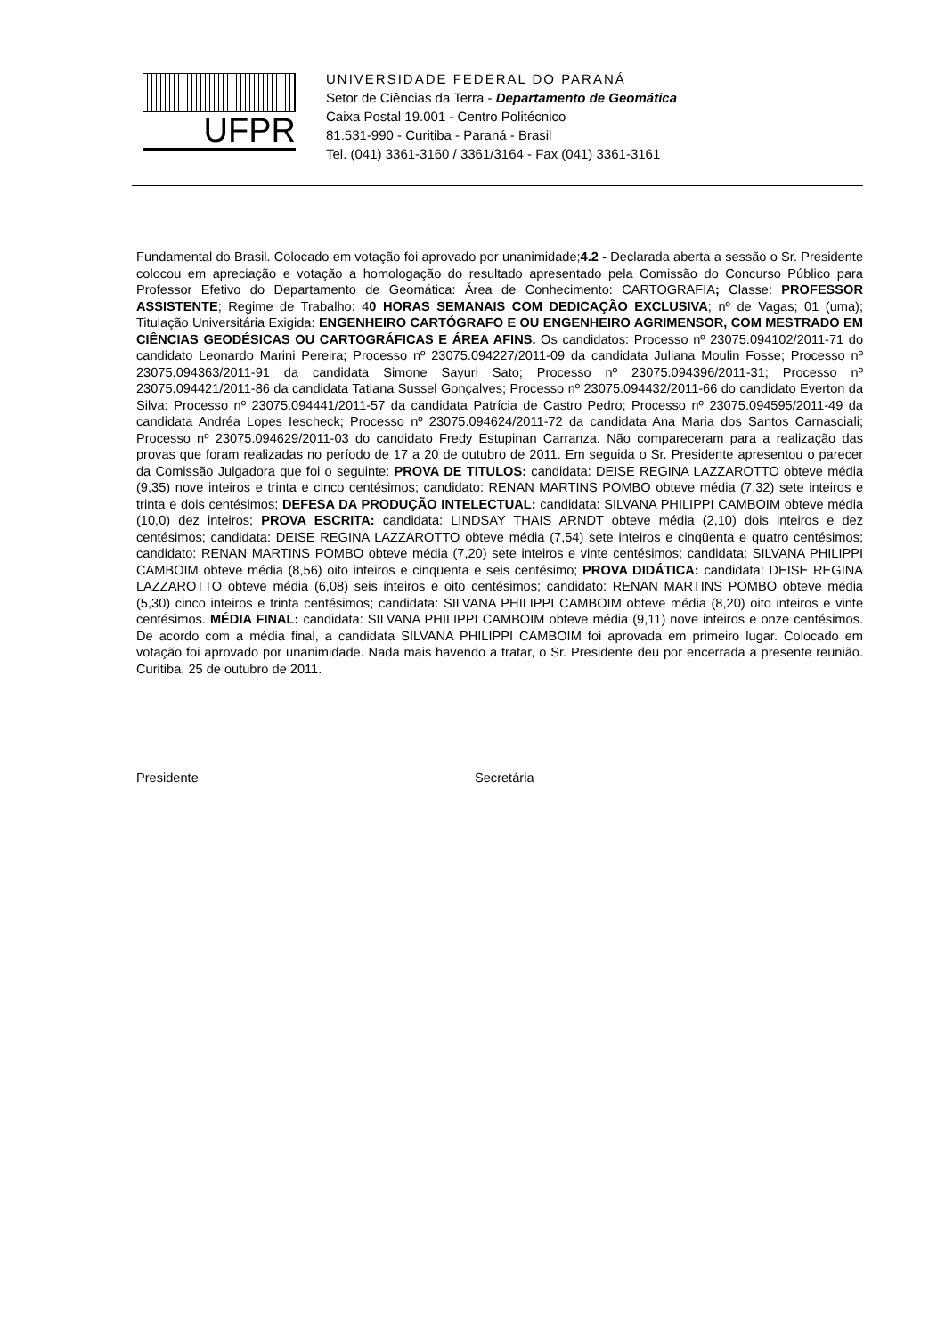UFPR
UNIVERSIDADE FEDERAL DO PARANÁ
Setor de Ciências da Terra - Departamento de Geomática
Caixa Postal 19.001 - Centro Politécnico
81.531-990 - Curitiba - Paraná - Brasil
Tel. (041) 3361-3160 / 3361/3164 - Fax (041) 3361-3161
Fundamental do Brasil. Colocado em votação foi aprovado por unanimidade;4.2 - Declarada aberta a sessão o Sr. Presidente colocou em apreciação e votação a homologação do resultado apresentado pela Comissão do Concurso Público para Professor Efetivo do Departamento de Geomática: Área de Conhecimento: CARTOGRAFIA; Classe: PROFESSOR ASSISTENTE; Regime de Trabalho: 40 HORAS SEMANAIS COM DEDICAÇÃO EXCLUSIVA; nº de Vagas; 01 (uma); Titulação Universitária Exigida: ENGENHEIRO CARTÓGRAFO E OU ENGENHEIRO AGRIMENSOR, COM MESTRADO EM CIÊNCIAS GEODÉSICAS OU CARTOGRÁFICAS E ÁREA AFINS. Os candidatos: Processo nº 23075.094102/2011-71 do candidato Leonardo Marini Pereira; Processo nº 23075.094227/2011-09 da candidata Juliana Moulin Fosse; Processo nº 23075.094363/2011-91 da candidata Simone Sayuri Sato; Processo nº 23075.094396/2011-31; Processo nº 23075.094421/2011-86 da candidata Tatiana Sussel Gonçalves; Processo nº 23075.094432/2011-66 do candidato Everton da Silva; Processo nº 23075.094441/2011-57 da candidata Patrícia de Castro Pedro; Processo nº 23075.094595/2011-49 da candidata Andréa Lopes Iescheck; Processo nº 23075.094624/2011-72 da candidata Ana Maria dos Santos Carnasciali; Processo nº 23075.094629/2011-03 do candidato Fredy Estupinan Carranza. Não compareceram para a realização das provas que foram realizadas no período de 17 a 20 de outubro de 2011. Em seguida o Sr. Presidente apresentou o parecer da Comissão Julgadora que foi o seguinte: PROVA DE TITULOS: candidata: DEISE REGINA LAZZAROTTO obteve média (9,35) nove inteiros e trinta e cinco centésimos; candidato: RENAN MARTINS POMBO obteve média (7,32) sete inteiros e trinta e dois centésimos; DEFESA DA PRODUÇÃO INTELECTUAL: candidata: SILVANA PHILIPPI CAMBOIM obteve média (10,0) dez inteiros; PROVA ESCRITA: candidata: LINDSAY THAIS ARNDT obteve média (2,10) dois inteiros e dez centésimos; candidata: DEISE REGINA LAZZAROTTO obteve média (7,54) sete inteiros e cinqüenta e quatro centésimos; candidato: RENAN MARTINS POMBO obteve média (7,20) sete inteiros e vinte centésimos; candidata: SILVANA PHILIPPI CAMBOIM obteve média (8,56) oito inteiros e cinqüenta e seis centésimo; PROVA DIDÁTICA: candidata: DEISE REGINA LAZZAROTTO obteve média (6,08) seis inteiros e oito centésimos; candidato: RENAN MARTINS POMBO obteve média (5,30) cinco inteiros e trinta centésimos; candidata: SILVANA PHILIPPI CAMBOIM obteve média (8,20) oito inteiros e vinte centésimos. MÉDIA FINAL: candidata: SILVANA PHILIPPI CAMBOIM obteve média (9,11) nove inteiros e onze centésimos. De acordo com a média final, a candidata SILVANA PHILIPPI CAMBOIM foi aprovada em primeiro lugar. Colocado em votação foi aprovado por unanimidade. Nada mais havendo a tratar, o Sr. Presidente deu por encerrada a presente reunião. Curitiba, 25 de outubro de 2011.
Presidente Secretária